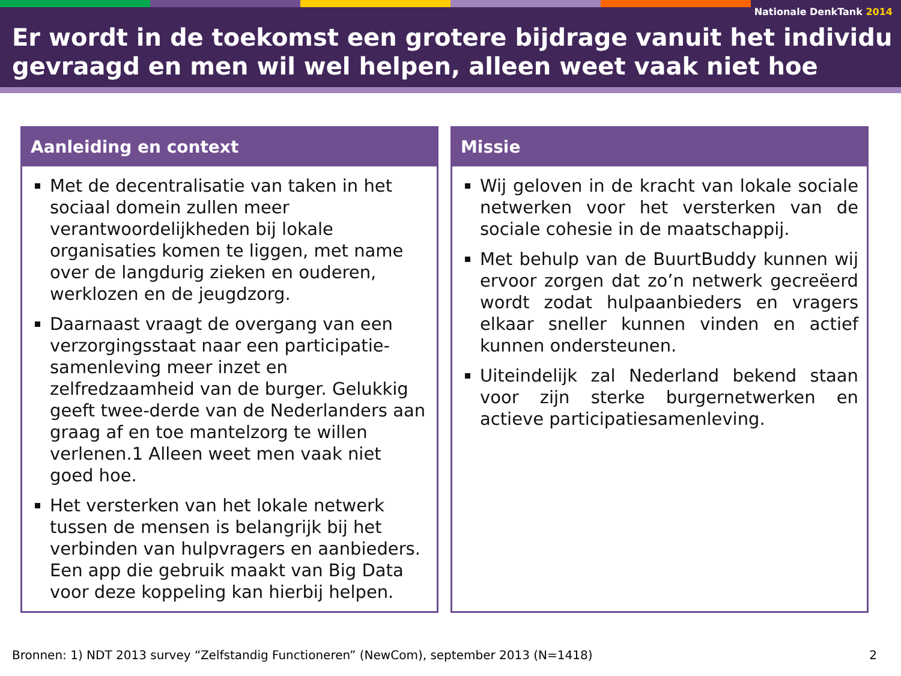Nationale DenkTank 2014
Er wordt in de toekomst een grotere bijdrage vanuit het individu gevraagd en men wil wel helpen, alleen weet vaak niet hoe
Aanleiding en context
Met de decentralisatie van taken in het sociaal domein zullen meer verantwoordelijkheden bij lokale organisaties komen te liggen, met name over de langdurig zieken en ouderen, werklozen en de jeugdzorg.
Daarnaast vraagt de overgang van een verzorgingsstaat naar een participatie-samenleving meer inzet en zelfredzaamheid van de burger. Gelukkig geeft twee-derde van de Nederlanders aan graag af en toe mantelzorg te willen verlenen.1 Alleen weet men vaak niet goed hoe.
Het versterken van het lokale netwerk tussen de mensen is belangrijk bij het verbinden van hulpvragers en aanbieders. Een app die gebruik maakt van Big Data voor deze koppeling kan hierbij helpen.
Missie
Wij geloven in de kracht van lokale sociale netwerken voor het versterken van de sociale cohesie in de maatschappij.
Met behulp van de BuurtBuddy kunnen wij ervoor zorgen dat zo’n netwerk gecreëerd wordt zodat hulpaanbieders en vragers elkaar sneller kunnen vinden en actief kunnen ondersteunen.
Uiteindelijk zal Nederland bekend staan voor zijn sterke burgernetwerken en actieve participatiesamenleving.
Bronnen: 1) NDT 2013 survey “Zelfstandig Functioneren” (NewCom), september 2013 (N=1418)
2